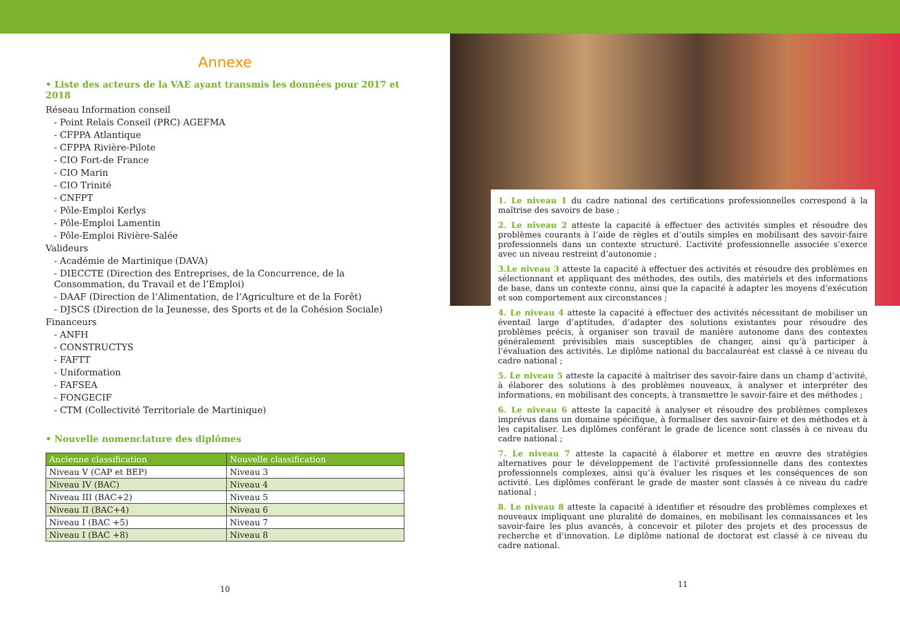Annexe
• Liste des acteurs de la VAE ayant transmis les données pour 2017 et 2018
Réseau Information conseil
- Point Relais Conseil (PRC) AGEFMA
- CFPPA Atlantique
- CFPPA Rivière-Pilote
- CIO Fort-de France
- CIO Marin
- CIO Trinité
- CNFPT
- Pôle-Emploi Kerlys
- Pôle-Emploi Lamentin
- Pôle-Emploi Rivière-Salée
Valideurs
- Académie de Martinique (DAVA)
- DIECCTE (Direction des Entreprises, de la Concurrence, de la Consommation, du Travail et de l’Emploi)
- DAAF (Direction de l’Alimentation, de l’Agriculture et de la Forêt)
- DJSCS (Direction de la Jeunesse, des Sports et de la Cohésion Sociale)
Financeurs
- ANFH
- CONSTRUCTYS
- FAFTT
- Uniformation
- FAFSEA
- FONGECIF
- CTM (Collectivité Territoriale de Martinique)
• Nouvelle nomenclature des diplômes
| Ancienne classification | Nouvelle classification |
| --- | --- |
| Niveau V (CAP et BEP) | Niveau 3 |
| Niveau IV (BAC) | Niveau 4 |
| Niveau III (BAC+2) | Niveau 5 |
| Niveau II (BAC+4) | Niveau 6 |
| Niveau I (BAC +5) | Niveau 7 |
| Niveau I (BAC +8) | Niveau 8 |
10
1. Le niveau 1 du cadre national des certifications professionnelles correspond à la maîtrise des savoirs de base ;
2. Le niveau 2 atteste la capacité à effectuer des activités simples et résoudre des problèmes courants à l’aide de règles et d’outils simples en mobilisant des savoir-faire professionnels dans un contexte structuré. L’activité professionnelle associée s’exerce avec un niveau restreint d’autonomie ;
3.Le niveau 3 atteste la capacité à effectuer des activités et résoudre des problèmes en sélectionnant et appliquant des méthodes, des outils, des matériels et des informations de base, dans un contexte connu, ainsi que la capacité à adapter les moyens d’exécution et son comportement aux circonstances ;
4. Le niveau 4 atteste la capacité à effectuer des activités nécessitant de mobiliser un éventail large d’aptitudes, d’adapter des solutions existantes pour résoudre des problèmes précis, à organiser son travail de manière autonome dans des contextes généralement prévisibles mais susceptibles de changer, ainsi qu’à participer à l’évaluation des activités. Le diplôme national du baccalauréat est classé à ce niveau du cadre national ;
5. Le niveau 5 atteste la capacité à maîtriser des savoir-faire dans un champ d’activité, à élaborer des solutions à des problèmes nouveaux, à analyser et interpréter des informations, en mobilisant des concepts, à transmettre le savoir-faire et des méthodes ;
6. Le niveau 6 atteste la capacité à analyser et résoudre des problèmes complexes imprévus dans un domaine spécifique, à formaliser des savoir-faire et des méthodes et à les capitaliser. Les diplômes conférant le grade de licence sont classés à ce niveau du cadre national ;
7. Le niveau 7 atteste la capacité à élaborer et mettre en œuvre des stratégies alternatives pour le développement de l’activité professionnelle dans des contextes professionnels complexes, ainsi qu’à évaluer les risques et les conséquences de son activité. Les diplômes conférant le grade de master sont classés à ce niveau du cadre national ;
8. Le niveau 8 atteste la capacité à identifier et résoudre des problèmes complexes et nouveaux impliquant une pluralité de domaines, en mobilisant les connaissances et les savoir-faire les plus avancés, à concevoir et piloter des projets et des processus de recherche et d’innovation. Le diplôme national de doctorat est classé à ce niveau du cadre national.
11